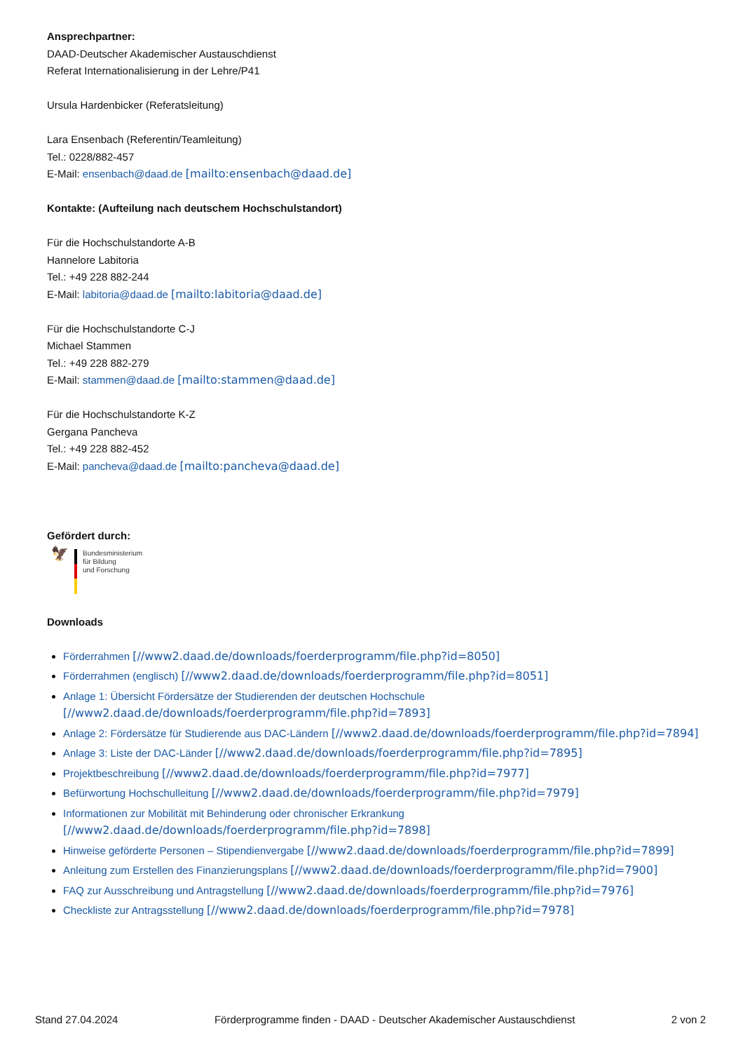Ansprechpartner:
DAAD-Deutscher Akademischer Austauschdienst
Referat Internationalisierung in der Lehre/P41
Ursula Hardenbicker (Referatsleitung)
Lara Ensenbach (Referentin/Teamleitung)
Tel.: 0228/882-457
E-Mail: ensenbach@daad.de [mailto:ensenbach@daad.de]
Kontakte: (Aufteilung nach deutschem Hochschulstandort)
Für die Hochschulstandorte A-B
Hannelore Labitoria
Tel.: +49 228 882-244
E-Mail: labitoria@daad.de [mailto:labitoria@daad.de]
Für die Hochschulstandorte C-J
Michael Stammen
Tel.: +49 228 882-279
E-Mail: stammen@daad.de [mailto:stammen@daad.de]
Für die Hochschulstandorte K-Z
Gergana Pancheva
Tel.: +49 228 882-452
E-Mail: pancheva@daad.de [mailto:pancheva@daad.de]
Gefördert durch:
🦅
Bundesministerium
für Bildung
und Forschung
Downloads
Förderrahmen [//www2.daad.de/downloads/foerderprogramm/file.php?id=8050]
Förderrahmen (englisch) [//www2.daad.de/downloads/foerderprogramm/file.php?id=8051]
Anlage 1: Übersicht Fördersätze der Studierenden der deutschen Hochschule
[//www2.daad.de/downloads/foerderprogramm/file.php?id=7893]
Anlage 2: Fördersätze für Studierende aus DAC-Ländern [//www2.daad.de/downloads/foerderprogramm/file.php?id=7894]
Anlage 3: Liste der DAC-Länder [//www2.daad.de/downloads/foerderprogramm/file.php?id=7895]
Projektbeschreibung [//www2.daad.de/downloads/foerderprogramm/file.php?id=7977]
Befürwortung Hochschulleitung [//www2.daad.de/downloads/foerderprogramm/file.php?id=7979]
Informationen zur Mobilität mit Behinderung oder chronischer Erkrankung
[//www2.daad.de/downloads/foerderprogramm/file.php?id=7898]
Hinweise geförderte Personen – Stipendienvergabe [//www2.daad.de/downloads/foerderprogramm/file.php?id=7899]
Anleitung zum Erstellen des Finanzierungsplans [//www2.daad.de/downloads/foerderprogramm/file.php?id=7900]
FAQ zur Ausschreibung und Antragstellung [//www2.daad.de/downloads/foerderprogramm/file.php?id=7976]
Checkliste zur Antragsstellung [//www2.daad.de/downloads/foerderprogramm/file.php?id=7978]
Stand 27.04.2024 Förderprogramme finden - DAAD - Deutscher Akademischer Austauschdienst 2 von 2